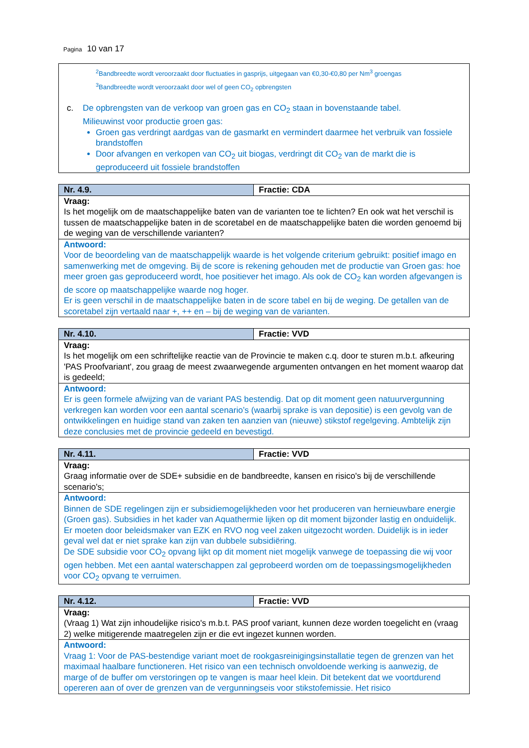Pagina 10 van 17
<sup>2</sup> Bandbreedte wordt veroorzaakt door fluctuaties in gasprijs, uitgegaan van €0,30-€0,80 per Nm<sup>3</sup> groengas
<sup>3</sup> Bandbreedte wordt veroorzaakt door wel of geen CO<sub>2</sub> opbrengsten
c. De opbrengsten van de verkoop van groen gas en CO<sub>2</sub> staan in bovenstaande tabel.
Milieuwinst voor productie groen gas:
Groen gas verdringt aardgas van de gasmarkt en vermindert daarmee het verbruik van fossiele brandstoffen
Door afvangen en verkopen van CO<sub>2</sub> uit biogas, verdringt dit CO<sub>2</sub> van de markt die is geproduceerd uit fossiele brandstoffen
| Nr. 4.9. | Fractie: CDA |
| --- | --- |
| Vraag: Is het mogelijk om de maatschappelijke baten van de varianten toe te lichten? En ook wat het verschil is tussen de maatschappelijke baten in de scoretabel en de maatschappelijke baten die worden genoemd bij de weging van de verschillende varianten? | |
| Antwoord: Voor de beoordeling van de maatschappelijk waarde is het volgende criterium gebruikt: positief imago en samenwerking met de omgeving. Bij de score is rekening gehouden met de productie van Groen gas: hoe meer groen gas geproduceerd wordt, hoe positiever het imago. Als ook de CO<sub>2</sub> kan worden afgevangen is de score op maatschappelijke waarde nog hoger. Er is geen verschil in de maatschappelijke baten in de score tabel en bij de weging. De getallen van de scoretabel zijn vertaald naar +, ++ en – bij de weging van de varianten. | |
| Nr. 4.10. | Fractie: VVD |
| --- | --- |
| Vraag: Is het mogelijk om een schriftelijke reactie van de Provincie te maken c.q. door te sturen m.b.t. afkeuring 'PAS Proofvariant', zou graag de meest zwaarwegende argumenten ontvangen en het moment waarop dat is gedeeld; | |
| Antwoord: Er is geen formele afwijzing van de variant PAS bestendig. Dat op dit moment geen natuurvergunning verkregen kan worden voor een aantal scenario’s (waarbij sprake is van depositie) is een gevolg van de ontwikkelingen en huidige stand van zaken ten aanzien van (nieuwe) stikstof regelgeving. Ambtelijk zijn deze conclusies met de provincie gedeeld en bevestigd. | |
| Nr. 4.11. | Fractie: VVD |
| --- | --- |
| Vraag: Graag informatie over de SDE+ subsidie en de bandbreedte, kansen en risico's bij de verschillende scenario's; | |
| Antwoord: Binnen de SDE regelingen zijn er subsidiemogelijkheden voor het produceren van hernieuwbare energie (Groen gas). Subsidies in het kader van Aquathermie lijken op dit moment bijzonder lastig en onduidelijk. Er moeten door beleidsmaker van EZK en RVO nog veel zaken uitgezocht worden. Duidelijk is in ieder geval wel dat er niet sprake kan zijn van dubbele subsidiëring. De SDE subsidie voor CO<sub>2</sub> opvang lijkt op dit moment niet mogelijk vanwege de toepassing die wij voor ogen hebben. Met een aantal waterschappen zal geprobeerd worden om de toepassingsmogelijkheden voor CO<sub>2</sub> opvang te verruimen. | |
| Nr. 4.12. | Fractie: VVD |
| --- | --- |
| Vraag: (Vraag 1) Wat zijn inhoudelijke risico's m.b.t. PAS proof variant, kunnen deze worden toegelicht en (vraag 2) welke mitigerende maatregelen zijn er die evt ingezet kunnen worden. | |
| Antwoord: Vraag 1: Voor de PAS-bestendige variant moet de rookgasreinigingsinstallatie tegen de grenzen van het maximaal haalbare functioneren. Het risico van een technisch onvoldoende werking is aanwezig, de marge of de buffer om verstoringen op te vangen is maar heel klein. Dit betekent dat we voortdurend opereren aan of over de grenzen van de vergunningseis voor stikstofemissie. Het risico | |